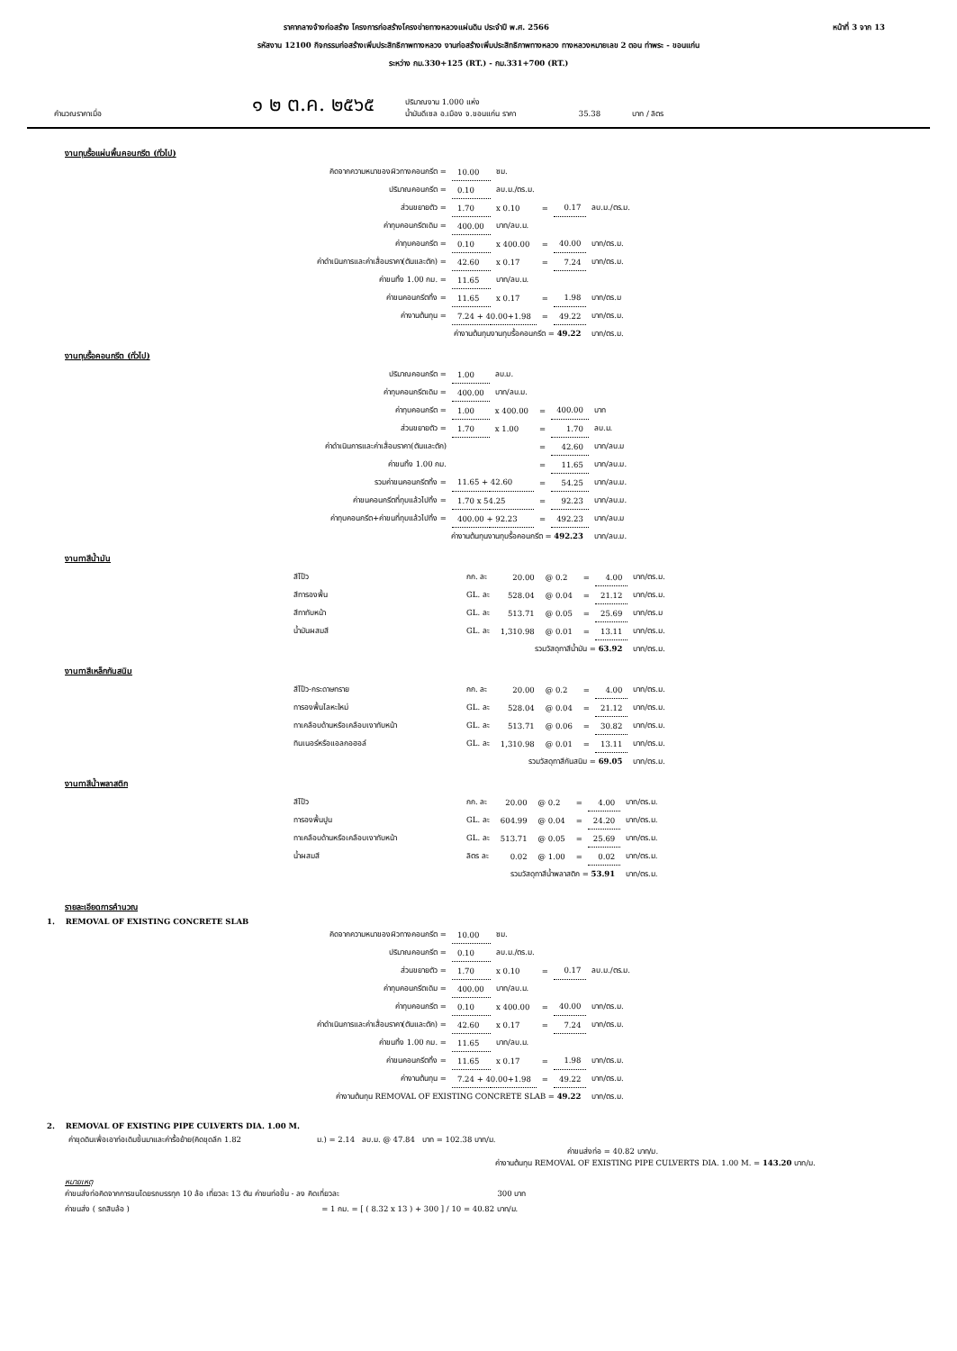หน้าที่ 3 จาก 13 ราคากลางจ้างก่อสร้าง โครงการก่อสร้างโครงข่ายทางหลวงแผ่นดิน ประจำปี พ.ศ. 2566
รหัสงาน 12100 กิจกรรมก่อสร้างเพิ่มประสิทธิภาพทางหลวง งานก่อสร้างเพิ่มประสิทธิภาพทางหลวง ทางหลวงหมายเลข 2 ตอน ท่าพระ - ขอนแก่น
ระหว่าง กม.330+125 (RT.) - กม.331+700 (RT.)
คำนวณราคาเมื่อ ๑ ๒ ต.ค. ๒๕๖๕ ปริมาณงาน 1.000 แห่ง
น้ำมันดีเซล อ.เมือง จ.ขอนแก่น ราคา 35.38 บาท / ลิตร
งานทุบรื้อแผ่นพื้นคอนกรีต (ทั่วไป)
| คิดจากความหนาของผิวทางคอนกรีต = | 10.00 | ซม. | | | |
| ปริมาณคอนกรีต = | 0.10 | ลบ.ม./ตร.ม. | | | |
| ส่วนขยายตัว = | 1.70 | x 0.10 | = | 0.17 | ลบ.ม./ตร.ม. |
| ค่าทุบคอนกรีตเดิม = | 400.00 | บาท/ลบ.ม. | | | |
| ค่าทุบคอนกรีต = | 0.10 | x 400.00 | = | 40.00 | บาท/ตร.ม. |
| ค่าดำเนินการและค่าเสื่อมราคา(ตันและตัก) = | 42.60 | x 0.17 | = | 7.24 | บาท/ตร.ม. |
| ค่าขนทิ้ง 1.00 กม. = | 11.65 | บาท/ลบ.ม. | | | |
| ค่าขนคอนกรีตทิ้ง = | 11.65 | x 0.17 | = | 1.98 | บาท/ตร.ม |
| ค่างานต้นทุน = | 7.24 + 40.00+1.98 | | = | 49.22 | บาท/ตร.ม. |
| ค่างานต้นทุนงานทุบรื้อคอนกรีต = 49.22 | | | | | บาท/ตร.ม. |
งานทุบรื้อคอนกรีต (ทั่วไป)
| ปริมาณคอนกรีต = | 1.00 | ลบ.ม. | | | |
| ค่าทุบคอนกรีตเดิม = | 400.00 | บาท/ลบ.ม. | | | |
| ค่าทุบคอนกรีต = | 1.00 | x 400.00 | = | 400.00 | บาท |
| ส่วนขยายตัว = | 1.70 | x 1.00 | = | 1.70 | ลบ.ม. |
| ค่าดำเนินการและค่าเสื่อมราคา(ตันและตัก) | | | = | 42.60 | บาท/ลบ.ม |
| ค่าขนทิ้ง 1.00 กม. | | | = | 11.65 | บาท/ลบ.ม. |
| รวมค่าขนคอนกรีตทิ้ง = | 11.65 + 42.60 | | = | 54.25 | บาท/ลบ.ม. |
| ค่าขนคอนกรีตที่ทุบแล้วไปทิ้ง = | 1.70 x 54.25 | | = | 92.23 | บาท/ลบ.ม. |
| ค่าทุบคอนกรีต+ค่าขนที่ทุบแล้วไปทิ้ง = | 400.00 + 92.23 | | = | 492.23 | บาท/ลบ.ม |
| ค่างานต้นทุนงานทุบรื้อคอนกรีต = 492.23 | | | | | บาท/ลบ.ม. |
งานทาสีน้ำมัน
| สีโป๊ว | กก. ละ | 20.00 | @ 0.2 | = | 4.00 | บาท/ตร.ม. |
| สีทารองพื้น | GL. ละ | 528.04 | @ 0.04 | = | 21.12 | บาท/ตร.ม. |
| สีทาทับหน้า | GL. ละ | 513.71 | @ 0.05 | = | 25.69 | บาท/ตร.ม |
| น้ำมันผสมสี | GL. ละ | 1,310.98 | @ 0.01 | = | 13.11 | บาท/ตร.ม. |
| รวมวัสดุทาสีน้ำมัน = 63.92 | | | | | | บาท/ตร.ม. |
งานทาสีเหล็กกันสนิม
| สีโป๊ว-กระดาษทราย | กก. ละ | 20.00 | @ 0.2 | = | 4.00 | บาท/ตร.ม. |
| ทารองพื้นโลหะใหม่ | GL. ละ | 528.04 | @ 0.04 | = | 21.12 | บาท/ตร.ม. |
| ทาเคลือบด้านหรือเคลือบเงาทับหน้า | GL. ละ | 513.71 | @ 0.06 | = | 30.82 | บาท/ตร.ม. |
| ทินเนอร์หรือแอลกอฮอล์ | GL. ละ | 1,310.98 | @ 0.01 | = | 13.11 | บาท/ตร.ม. |
| รวมวัสดุทาสีกันสนิม = 69.05 | | | | | | บาท/ตร.ม. |
งานทาสีน้ำพลาสติก
| สีโป๊ว | กก. ละ | 20.00 | @ 0.2 | = | 4.00 | บาท/ตร.ม. |
| ทารองพื้นปูน | GL. ละ | 604.99 | @ 0.04 | = | 24.20 | บาท/ตร.ม. |
| ทาเคลือบด้านหรือเคลือบเงาทับหน้า | GL. ละ | 513.71 | @ 0.05 | = | 25.69 | บาท/ตร.ม. |
| น้ำผสมสี | ลิตร ละ | 0.02 | @ 1.00 | = | 0.02 | บาท/ตร.ม. |
| รวมวัสดุทาสีน้ำพลาสติก = 53.91 | | | | | | บาท/ตร.ม. |
รายละเอียดการคำนวณ
1. REMOVAL OF EXISTING CONCRETE SLAB
| คิดจากความหนาของผิวทางคอนกรีต = | 10.00 | ซม. | | | |
| ปริมาณคอนกรีต = | 0.10 | ลบ.ม./ตร.ม. | | | |
| ส่วนขยายตัว = | 1.70 | x 0.10 | = | 0.17 | ลบ.ม./ตร.ม. |
| ค่าทุบคอนกรีตเดิม = | 400.00 | บาท/ลบ.ม. | | | |
| ค่าทุบคอนกรีต = | 0.10 | x 400.00 | = | 40.00 | บาท/ตร.ม. |
| ค่าดำเนินการและค่าเสื่อมราคา(ตันและตัก) = | 42.60 | x 0.17 | = | 7.24 | บาท/ตร.ม. |
| ค่าขนทิ้ง 1.00 กม. = | 11.65 | บาท/ลบ.ม. | | | |
| ค่าขนคอนกรีตทิ้ง = | 11.65 | x 0.17 | = | 1.98 | บาท/ตร.ม. |
| ค่างานต้นทุน = | 7.24 + 40.00+1.98 | | = | 49.22 | บาท/ตร.ม. |
| ค่างานต้นทุน REMOVAL OF EXISTING CONCRETE SLAB = 49.22 | | | | | บาท/ตร.ม. |
2. REMOVAL OF EXISTING PIPE CULVERTS DIA. 1.00 M.
ค่าขุดดินเพื่อเอาท่อเดิมขึ้นมาและค่ารื้อย้าย(คิดขุดลึก 1.82 ม.) = 2.14 ลบ.ม. @ 47.84 บาท = 102.38 บาท/ม.
ค่าขนส่งท่อ = 40.82 บาท/ม.
ค่างานต้นทุน REMOVAL OF EXISTING PIPE CULVERTS DIA. 1.00 M. = 143.20 บาท/ม.
หมายเหตุ
ค่าขนส่งท่อคิดจากการขนโดยรถบรรทุก 10 ล้อ เที่ยวละ 13 ตัน ค่าขนท่อขึ้น - ลง คิดเที่ยวละ 300 บาท
ค่าขนส่ง ( รถสิบล้อ ) = 1 กม. = [ ( 8.32 x 13 ) + 300 ] / 10 = 40.82 บาท/ม.